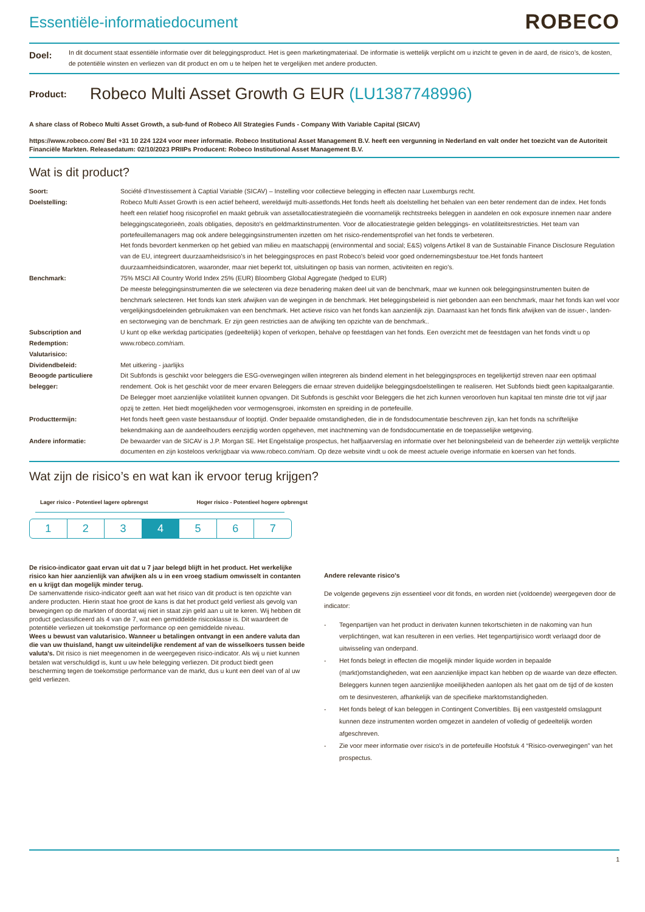Essentiële-informatiedocument
ROBECO
Doel:
In dit document staat essentiële informatie over dit beleggingsproduct. Het is geen marketingmateriaal. De informatie is wettelijk verplicht om u inzicht te geven in de aard, de risico’s, de kosten, de potentiële winsten en verliezen van dit product en om u te helpen het te vergelijken met andere producten.
Product:
Robeco Multi Asset Growth G EUR (LU1387748996)
A share class of Robeco Multi Asset Growth, a sub-fund of Robeco All Strategies Funds - Company With Variable Capital (SICAV)
https://www.robeco.com/ Bel +31 10 224 1224 voor meer informatie. Robeco Institutional Asset Management B.V. heeft een vergunning in Nederland en valt onder het toezicht van de Autoriteit Financiële Markten. Releasedatum: 02/10/2023 PRIIPs Producent: Robeco Institutional Asset Management B.V.
Wat is dit product?
Soort: Société d’Investissement à Captial Variable (SICAV) – Instelling voor collectieve belegging in effecten naar Luxemburgs recht.
Doelstelling: Robeco Multi Asset Growth is een actief beheerd, wereldwijd multi-assetfonds.Het fonds heeft als doelstelling het behalen van een beter rendement dan de index. Het fonds heeft een relatief hoog risicoprofiel en maakt gebruik van assetallocatiestrategieën die voornamelijk rechtstreeks beleggen in aandelen en ook exposure innemen naar andere beleggingscategorieën, zoals obligaties, deposito's en geldmarktinstrumenten. Voor de allocatiestrategie gelden beleggings- en volatiliteitsrestricties. Het team van portefeuillemanagers mag ook andere beleggingsinstrumenten inzetten om het risico-rendementsprofiel van het fonds te verbeteren.
Het fonds bevordert kenmerken op het gebied van milieu en maatschappij (environmental and social; E&S) volgens Artikel 8 van de Sustainable Finance Disclosure Regulation van de EU, integreert duurzaamheidsrisico's in het beleggingsproces en past Robeco's beleid voor goed ondernemingsbestuur toe.Het fonds hanteert duurzaamheidsindicatoren, waaronder, maar niet beperkt tot, uitsluitingen op basis van normen, activiteiten en regio's.
Benchmark: 75% MSCI All Country World Index 25% (EUR) Bloomberg Global Aggregate (hedged to EUR)
De meeste beleggingsinstrumenten die we selecteren via deze benadering maken deel uit van de benchmark, maar we kunnen ook beleggingsinstrumenten buiten de benchmark selecteren. Het fonds kan sterk afwijken van de wegingen in de benchmark. Het beleggingsbeleid is niet gebonden aan een benchmark, maar het fonds kan wel voor vergelijkingsdoeleinden gebruikmaken van een benchmark. Het actieve risico van het fonds kan aanzienlijk zijn. Daarnaast kan het fonds flink afwijken van de issuer-, landen- en sectorweging van de benchmark. Er zijn geen restricties aan de afwijking ten opzichte van de benchmark..
Subscription and Redemption:
U kunt op elke werkdag participaties (gedeeltelijk) kopen of verkopen, behalve op feestdagen van het fonds. Een overzicht met de feestdagen van het fonds vindt u op www.robeco.com/riam.
Valutarisico:
Dividendbeleid: Met uitkering - jaarlijks
Beoogde particuliere belegger:
Dit Subfonds is geschikt voor beleggers die ESG-overwegingen willen integreren als bindend element in het beleggingsproces en tegelijkertijd streven naar een optimaal rendement. Ook is het geschikt voor de meer ervaren Beleggers die ernaar streven duidelijke beleggingsdoelstellingen te realiseren. Het Subfonds biedt geen kapitaalgarantie. De Belegger moet aanzienlijke volatiliteit kunnen opvangen. Dit Subfonds is geschikt voor Beleggers die het zich kunnen veroorloven hun kapitaal ten minste drie tot vijf jaar opzij te zetten. Het biedt mogelijkheden voor vermogensgroei, inkomsten en spreiding in de portefeuille.
Producttermijn: Het fonds heeft geen vaste bestaansduur of looptijd. Onder bepaalde omstandigheden, die in de fondsdocumentatie beschreven zijn, kan het fonds na schriftelijke bekendmaking aan de aandeelhouders eenzijdig worden opgeheven, met inachtneming van de fondsdocumentatie en de toepasselijke wetgeving.
Andere informatie: De bewaarder van de SICAV is J.P. Morgan SE. Het Engelstalige prospectus, het halfjaarverslag en informatie over het beloningsbeleid van de beheerder zijn wettelijk verplichte documenten en zijn kosteloos verkrijgbaar via www.robeco.com/riam. Op deze website vindt u ook de meest actuele overige informatie en koersen van het fonds.
Wat zijn de risico’s en wat kan ik ervoor terug krijgen?
Lager risico - Potentieel lagere opbrengst Hoger risico - Potentieel hogere opbrengst
1 2 3 4 5 6 7
De risico-indicator gaat ervan uit dat u 7 jaar belegd blijft in het product. Het werkelijke risico kan hier aanzienlijk van afwijken als u in een vroeg stadium omwisselt in contanten en u krijgt dan mogelijk minder terug.
De samenvattende risico-indicator geeft aan wat het risico van dit product is ten opzichte van andere producten. Hierin staat hoe groot de kans is dat het product geld verliest als gevolg van bewegingen op de markten of doordat wij niet in staat zijn geld aan u uit te keren. Wij hebben dit product geclassificeerd als 4 van de 7, wat een gemiddelde risicoklasse is. Dit waardeert de potentiële verliezen uit toekomstige performance op een gemiddelde niveau.
Wees u bewust van valutarisico. Wanneer u betalingen ontvangt in een andere valuta dan die van uw thuisland, hangt uw uiteindelijke rendement af van de wisselkoers tussen beide valuta's. Dit risico is niet meegenomen in de weergegeven risico-indicator. Als wij u niet kunnen betalen wat verschuldigd is, kunt u uw hele belegging verliezen. Dit product biedt geen bescherming tegen de toekomstige performance van de markt, dus u kunt een deel van of al uw geld verliezen.
Andere relevante risico's
De volgende gegevens zijn essentieel voor dit fonds, en worden niet (voldoende) weergegeven door de indicator:
- Tegenpartijen van het product in derivaten kunnen tekortschieten in de nakoming van hun verplichtingen, wat kan resulteren in een verlies. Het tegenpartijrisico wordt verlaagd door de uitwisseling van onderpand.
- Het fonds belegt in effecten die mogelijk minder liquide worden in bepaalde (markt)omstandigheden, wat een aanzienlijke impact kan hebben op de waarde van deze effecten. Beleggers kunnen tegen aanzienlijke moeilijkheden aanlopen als het gaat om de tijd of de kosten om te desinvesteren, afhankelijk van de specifieke marktomstandigheden.
- Het fonds belegt of kan beleggen in Contingent Convertibles. Bij een vastgesteld omslagpunt kunnen deze instrumenten worden omgezet in aandelen of volledig of gedeeltelijk worden afgeschreven.
- Zie voor meer informatie over risico's in de portefeuille Hoofstuk 4 “Risico-overwegingen” van het prospectus.
1